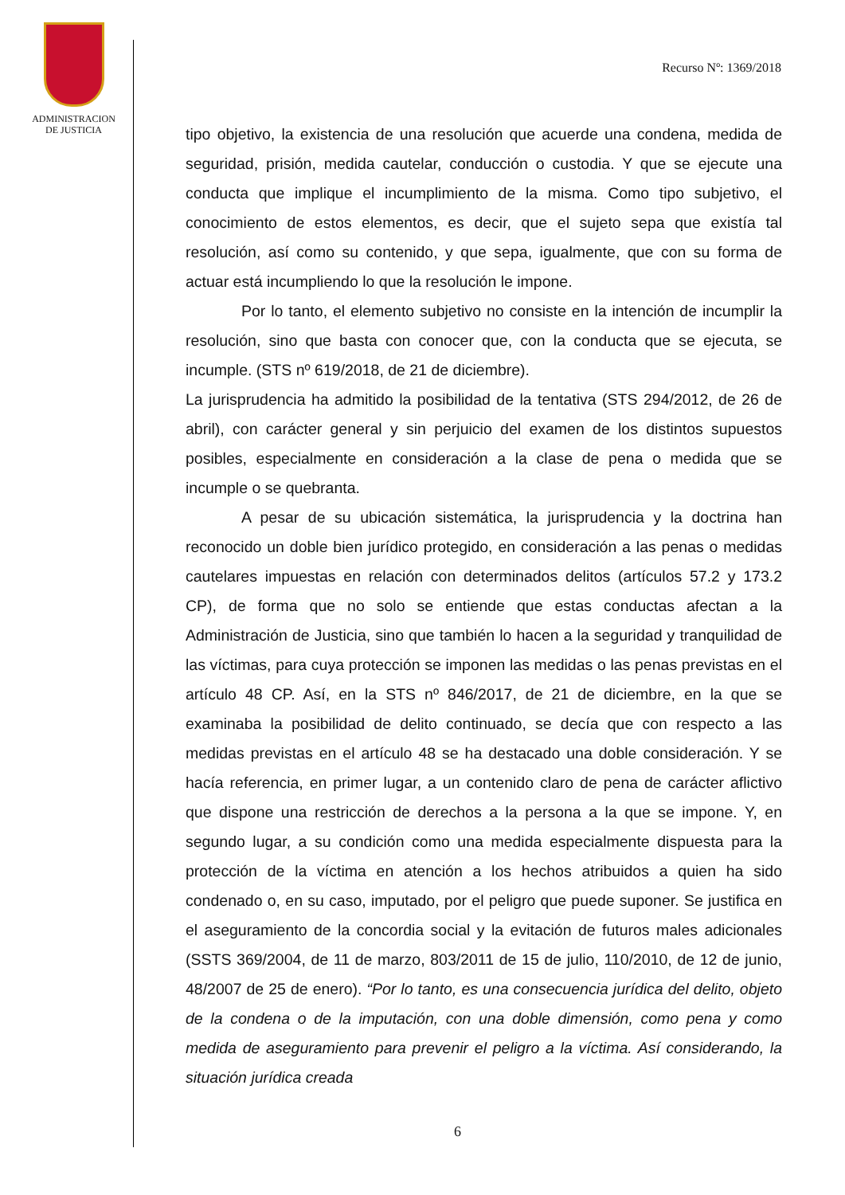ADMINISTRACION
DE JUSTICIA
Recurso Nº: 1369/2018
tipo objetivo, la existencia de una resolución que acuerde una condena, medida de seguridad, prisión, medida cautelar, conducción o custodia. Y que se ejecute una conducta que implique el incumplimiento de la misma. Como tipo subjetivo, el conocimiento de estos elementos, es decir, que el sujeto sepa que existía tal resolución, así como su contenido, y que sepa, igualmente, que con su forma de actuar está incumpliendo lo que la resolución le impone.
Por lo tanto, el elemento subjetivo no consiste en la intención de incumplir la resolución, sino que basta con conocer que, con la conducta que se ejecuta, se incumple. (STS nº 619/2018, de 21 de diciembre).
La jurisprudencia ha admitido la posibilidad de la tentativa (STS 294/2012, de 26 de abril), con carácter general y sin perjuicio del examen de los distintos supuestos posibles, especialmente en consideración a la clase de pena o medida que se incumple o se quebranta.
A pesar de su ubicación sistemática, la jurisprudencia y la doctrina han reconocido un doble bien jurídico protegido, en consideración a las penas o medidas cautelares impuestas en relación con determinados delitos (artículos 57.2 y 173.2 CP), de forma que no solo se entiende que estas conductas afectan a la Administración de Justicia, sino que también lo hacen a la seguridad y tranquilidad de las víctimas, para cuya protección se imponen las medidas o las penas previstas en el artículo 48 CP. Así, en la STS nº 846/2017, de 21 de diciembre, en la que se examinaba la posibilidad de delito continuado, se decía que con respecto a las medidas previstas en el artículo 48 se ha destacado una doble consideración. Y se hacía referencia, en primer lugar, a un contenido claro de pena de carácter aflictivo que dispone una restricción de derechos a la persona a la que se impone. Y, en segundo lugar, a su condición como una medida especialmente dispuesta para la protección de la víctima en atención a los hechos atribuidos a quien ha sido condenado o, en su caso, imputado, por el peligro que puede suponer. Se justifica en el aseguramiento de la concordia social y la evitación de futuros males adicionales (SSTS 369/2004, de 11 de marzo, 803/2011 de 15 de julio, 110/2010, de 12 de junio, 48/2007 de 25 de enero). “Por lo tanto, es una consecuencia jurídica del delito, objeto de la condena o de la imputación, con una doble dimensión, como pena y como medida de aseguramiento para prevenir el peligro a la víctima. Así considerando, la situación jurídica creada
6